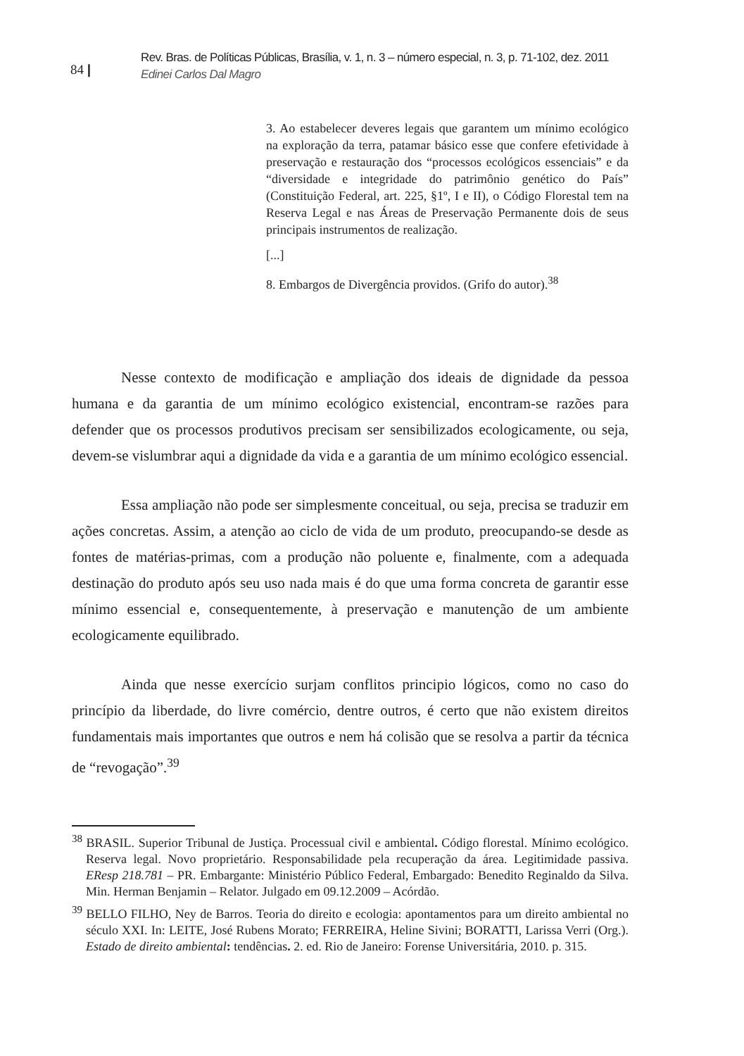84 |
Rev. Bras. de Políticas Públicas, Brasília, v. 1, n. 3 – número especial, n. 3, p. 71-102, dez. 2011
Edinei Carlos Dal Magro
3. Ao estabelecer deveres legais que garantem um mínimo ecológico na exploração da terra, patamar básico esse que confere efetividade à preservação e restauração dos “processos ecológicos essenciais” e da “diversidade e integridade do patrimônio genético do País” (Constituição Federal, art. 225, §1º, I e II), o Código Florestal tem na Reserva Legal e nas Áreas de Preservação Permanente dois de seus principais instrumentos de realização.
[...]
8. Embargos de Divergência providos. (Grifo do autor).<sup>38</sup>
Nesse contexto de modificação e ampliação dos ideais de dignidade da pessoa humana e da garantia de um mínimo ecológico existencial, encontram-se razões para defender que os processos produtivos precisam ser sensibilizados ecologicamente, ou seja, devem-se vislumbrar aqui a dignidade da vida e a garantia de um mínimo ecológico essencial.
Essa ampliação não pode ser simplesmente conceitual, ou seja, precisa se traduzir em ações concretas. Assim, a atenção ao ciclo de vida de um produto, preocupando-se desde as fontes de matérias-primas, com a produção não poluente e, finalmente, com a adequada destinação do produto após seu uso nada mais é do que uma forma concreta de garantir esse mínimo essencial e, consequentemente, à preservação e manutenção de um ambiente ecologicamente equilibrado.
Ainda que nesse exercício surjam conflitos principio lógicos, como no caso do princípio da liberdade, do livre comércio, dentre outros, é certo que não existem direitos fundamentais mais importantes que outros e nem há colisão que se resolva a partir da técnica de “revogação”.<sup>39</sup>
<sup>38</sup> BRASIL. Superior Tribunal de Justiça. Processual civil e ambiental. Código florestal. Mínimo ecológico. Reserva legal. Novo proprietário. Responsabilidade pela recuperação da área. Legitimidade passiva. EResp 218.781 – PR. Embargante: Ministério Público Federal, Embargado: Benedito Reginaldo da Silva. Min. Herman Benjamin – Relator. Julgado em 09.12.2009 – Acórdão.
<sup>39</sup> BELLO FILHO, Ney de Barros. Teoria do direito e ecologia: apontamentos para um direito ambiental no século XXI. In: LEITE, José Rubens Morato; FERREIRA, Heline Sivini; BORATTI, Larissa Verri (Org.). Estado de direito ambiental: tendências. 2. ed. Rio de Janeiro: Forense Universitária, 2010. p. 315.